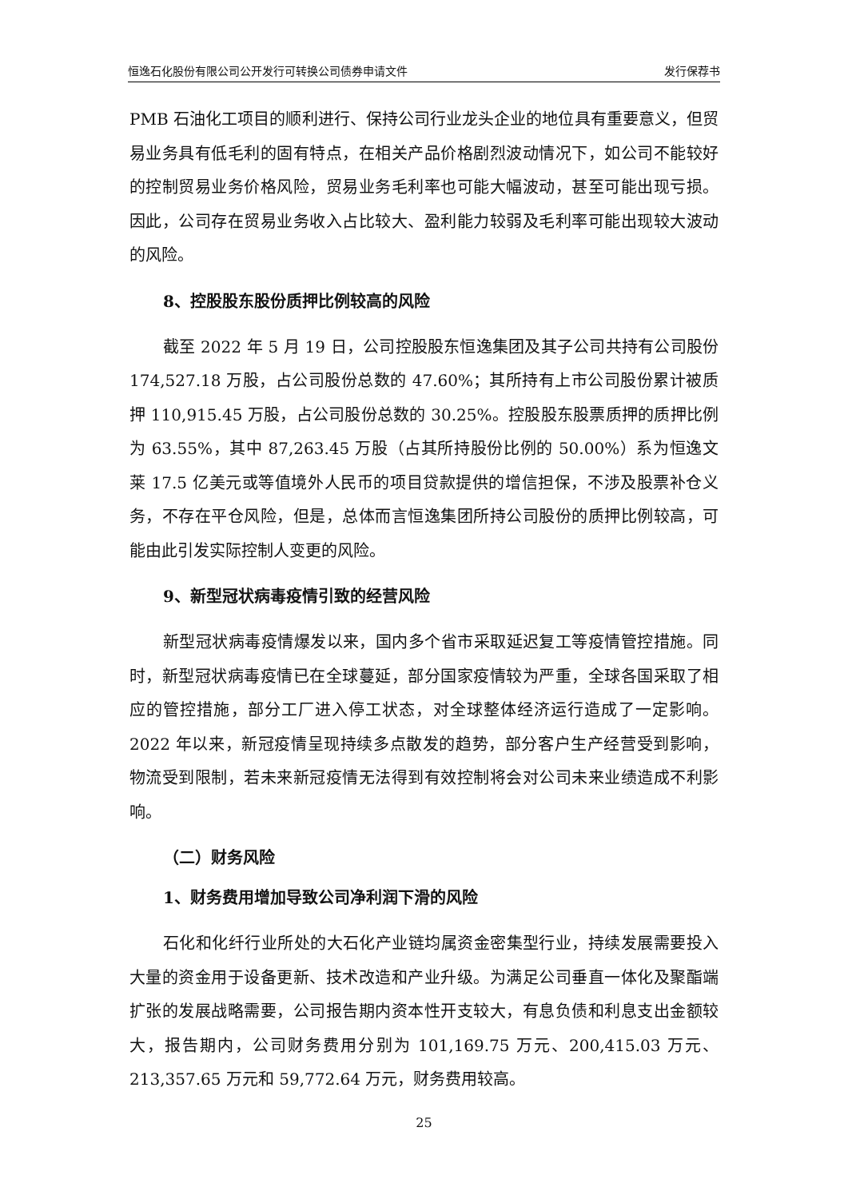恒逸石化股份有限公司公开发行可转换公司债券申请文件 发行保荐书
PMB 石油化工项目的顺利进行、保持公司行业龙头企业的地位具有重要意义，但贸易业务具有低毛利的固有特点，在相关产品价格剧烈波动情况下，如公司不能较好的控制贸易业务价格风险，贸易业务毛利率也可能大幅波动，甚至可能出现亏损。因此，公司存在贸易业务收入占比较大、盈利能力较弱及毛利率可能出现较大波动的风险。
8、控股股东股份质押比例较高的风险
截至 2022 年 5 月 19 日，公司控股股东恒逸集团及其子公司共持有公司股份 174,527.18 万股，占公司股份总数的 47.60%；其所持有上市公司股份累计被质押 110,915.45 万股，占公司股份总数的 30.25%。控股股东股票质押的质押比例为 63.55%，其中 87,263.45 万股（占其所持股份比例的 50.00%）系为恒逸文莱 17.5 亿美元或等值境外人民币的项目贷款提供的增信担保，不涉及股票补仓义务，不存在平仓风险，但是，总体而言恒逸集团所持公司股份的质押比例较高，可能由此引发实际控制人变更的风险。
9、新型冠状病毒疫情引致的经营风险
新型冠状病毒疫情爆发以来，国内多个省市采取延迟复工等疫情管控措施。同时，新型冠状病毒疫情已在全球蔓延，部分国家疫情较为严重，全球各国采取了相应的管控措施，部分工厂进入停工状态，对全球整体经济运行造成了一定影响。2022 年以来，新冠疫情呈现持续多点散发的趋势，部分客户生产经营受到影响，物流受到限制，若未来新冠疫情无法得到有效控制将会对公司未来业绩造成不利影响。
（二）财务风险
1、财务费用增加导致公司净利润下滑的风险
石化和化纤行业所处的大石化产业链均属资金密集型行业，持续发展需要投入大量的资金用于设备更新、技术改造和产业升级。为满足公司垂直一体化及聚酯端扩张的发展战略需要，公司报告期内资本性开支较大，有息负债和利息支出金额较大，报告期内，公司财务费用分别为 101,169.75 万元、200,415.03 万元、213,357.65 万元和 59,772.64 万元，财务费用较高。
25